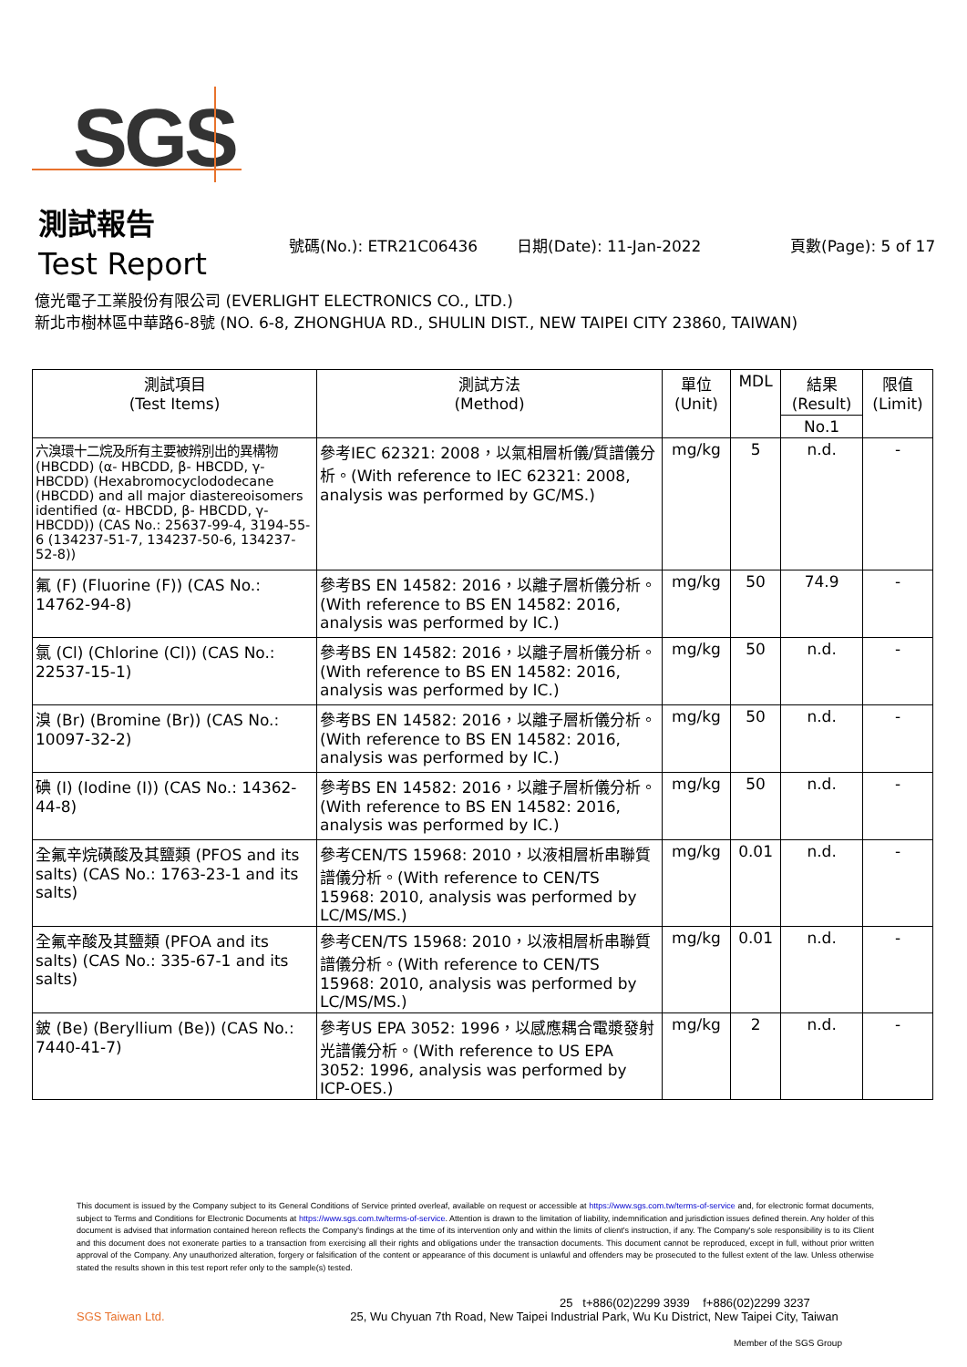SGS
測試報告
Test Report
號碼(No.): ETR21C06436 日期(Date): 11-Jan-2022 頁數(Page): 5 of 17
億光電子工業股份有限公司 (EVERLIGHT ELECTRONICS CO., LTD.)
新北市樹林區中華路6-8號 (NO. 6-8, ZHONGHUA RD., SHULIN DIST., NEW TAIPEI CITY 23860, TAIWAN)
| 測試項目 (Test Items) | 測試方法 (Method) | 單位 (Unit) | MDL | 結果 (Result) | 限值 (Limit) |
| --- | --- | --- | --- | --- | --- |
| | | | | No.1 | |
| 六溴環十二烷及所有主要被辨別出的異構物 (HBCDD) (α- HBCDD, β- HBCDD, γ- HBCDD) (Hexabromocyclododecane (HBCDD) and all major diastereoisomers identified (α- HBCDD, β- HBCDD, γ- HBCDD)) (CAS No.: 25637-99-4, 3194-55-6 (134237-51-7, 134237-50-6, 134237-52-8)) | 參考IEC 62321: 2008，以氣相層析儀/質譜儀分析。(With reference to IEC 62321: 2008, analysis was performed by GC/MS.) | mg/kg | 5 | n.d. | - |
| 氟 (F) (Fluorine (F)) (CAS No.: 14762-94-8) | 參考BS EN 14582: 2016，以離子層析儀分析。(With reference to BS EN 14582: 2016, analysis was performed by IC.) | mg/kg | 50 | 74.9 | - |
| 氯 (Cl) (Chlorine (Cl)) (CAS No.: 22537-15-1) | 參考BS EN 14582: 2016，以離子層析儀分析。(With reference to BS EN 14582: 2016, analysis was performed by IC.) | mg/kg | 50 | n.d. | - |
| 溴 (Br) (Bromine (Br)) (CAS No.: 10097-32-2) | 參考BS EN 14582: 2016，以離子層析儀分析。(With reference to BS EN 14582: 2016, analysis was performed by IC.) | mg/kg | 50 | n.d. | - |
| 碘 (I) (Iodine (I)) (CAS No.: 14362-44-8) | 參考BS EN 14582: 2016，以離子層析儀分析。(With reference to BS EN 14582: 2016, analysis was performed by IC.) | mg/kg | 50 | n.d. | - |
| 全氟辛烷磺酸及其鹽類 (PFOS and its salts) (CAS No.: 1763-23-1 and its salts) | 參考CEN/TS 15968: 2010，以液相層析串聯質譜儀分析。(With reference to CEN/TS 15968: 2010, analysis was performed by LC/MS/MS.) | mg/kg | 0.01 | n.d. | - |
| 全氟辛酸及其鹽類 (PFOA and its salts) (CAS No.: 335-67-1 and its salts) | 參考CEN/TS 15968: 2010，以液相層析串聯質譜儀分析。(With reference to CEN/TS 15968: 2010, analysis was performed by LC/MS/MS.) | mg/kg | 0.01 | n.d. | - |
| 鈹 (Be) (Beryllium (Be)) (CAS No.: 7440-41-7) | 參考US EPA 3052: 1996，以感應耦合電漿發射光譜儀分析。(With reference to US EPA 3052: 1996, analysis was performed by ICP-OES.) | mg/kg | 2 | n.d. | - |
This document is issued by the Company subject to its General Conditions of Service printed overleaf, available on request or accessible at https://www.sgs.com.tw/terms-of-service and, for electronic format documents, subject to Terms and Conditions for Electronic Documents at https://www.sgs.com.tw/terms-of-service. Attention is drawn to the limitation of liability, indemnification and jurisdiction issues defined therein. Any holder of this document is advised that information contained hereon reflects the Company's findings at the time of its intervention only and within the limits of client's instruction, if any. The Company's sole responsibility is to its Client and this document does not exonerate parties to a transaction from exercising all their rights and obligations under the transaction documents. This document cannot be reproduced, except in full, without prior written approval of the Company. Any unauthorized alteration, forgery or falsification of the content or appearance of this document is unlawful and offenders may be prosecuted to the fullest extent of the law. Unless otherwise stated the results shown in this test report refer only to the sample(s) tested.
25 t+886(02)2299 3939 f+886(02)2299 3237
SGS Taiwan Ltd. 25, Wu Chyuan 7th Road, New Taipei Industrial Park, Wu Ku District, New Taipei City, Taiwan
Member of the SGS Group